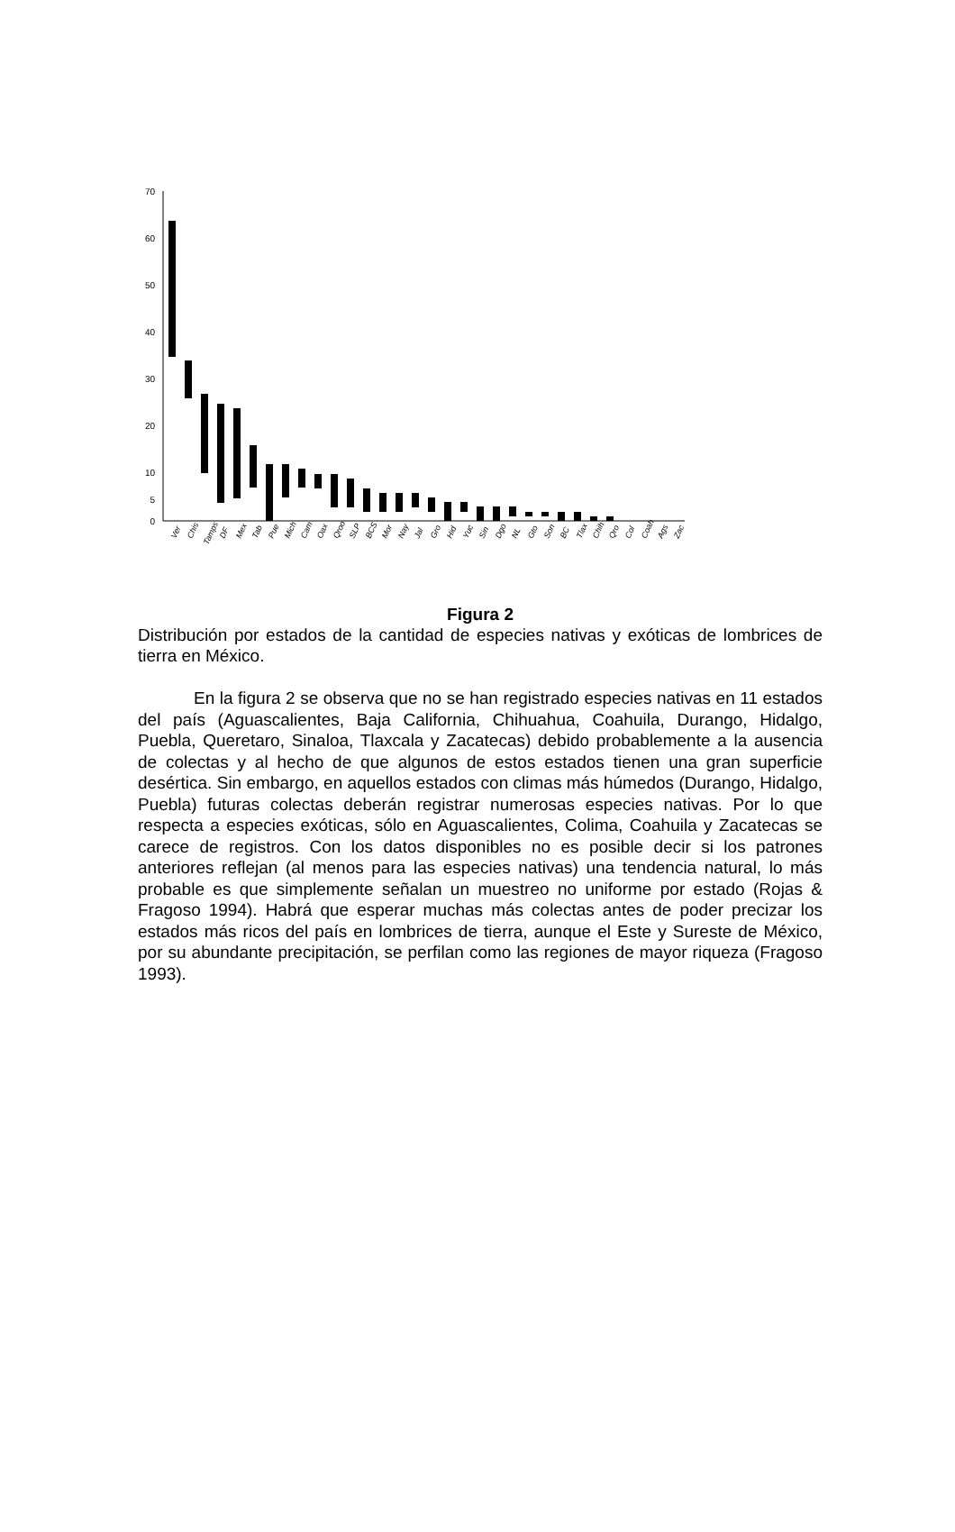70
60
50
40
30
20
10
5
0
Ver
Chis
Tamps
DF
Mex
Tab
Pue
Mich
Cam
Oax
Qroo
SLP
BCS
Mor
Nay
Jal
Gro
Hid
Yuc
Sin
Dgo
NL
Gto
Son
BC
Tlax
Chih
Qro
Col
Coah
Ags
Zac
Figura 2
Distribución por estados de la cantidad de especies nativas y exóticas de lombrices de tierra en México.
En la figura 2 se observa que no se han registrado especies nativas en 11 estados del país (Aguascalientes, Baja California, Chihuahua, Coahuila, Durango, Hidalgo, Puebla, Queretaro, Sinaloa, Tlaxcala y Zacatecas) debido probablemente a la ausencia de colectas y al hecho de que algunos de estos estados tienen una gran superficie desértica. Sin embargo, en aquellos estados con climas más húmedos (Durango, Hidalgo, Puebla) futuras colectas deberán registrar numerosas especies nativas. Por lo que respecta a especies exóticas, sólo en Aguascalientes, Colima, Coahuila y Zacatecas se carece de registros. Con los datos disponibles no es posible decir si los patrones anteriores reflejan (al menos para las especies nativas) una tendencia natural, lo más probable es que simplemente señalan un muestreo no uniforme por estado (Rojas & Fragoso 1994). Habrá que esperar muchas más colectas antes de poder precizar los estados más ricos del país en lombrices de tierra, aunque el Este y Sureste de México, por su abundante precipitación, se perfilan como las regiones de mayor riqueza (Fragoso 1993).